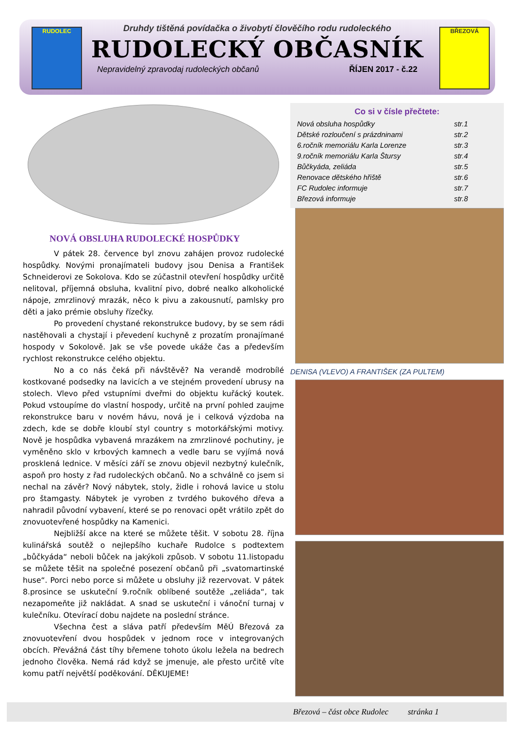RUDOLEC BŘEZOVÁ
Druhdy tištěná povídačka o živobytí člověčího rodu rudoleckého
RUDOLECKÝ OBČASNÍK
Nepravidelný zpravodaj rudoleckých občanů ŘÍJEN 2017 - č.22
NOVÁ OBSLUHA RUDOLECKÉ HOSPŮDKY
V pátek 28. července byl znovu zahájen provoz rudolecké hospůdky. Novými pronajímateli budovy jsou Denisa a František Schneiderovi ze Sokolova. Kdo se zúčastnil otevření hospůdky určitě nelitoval, příjemná obsluha, kvalitní pivo, dobré nealko alkoholické nápoje, zmrzlinový mrazák, něco k pivu a zakousnutí, pamlsky pro děti a jako prémie obsluhy řízečky.
Po provedení chystané rekonstrukce budovy, by se sem rádi nastěhovali a chystají i převedení kuchyně z prozatím pronajímané hospody v Sokolově. Jak se vše povede ukáže čas a především rychlost rekonstrukce celého objektu.
No a co nás čeká při návštěvě? Na verandě modrobílé kostkované podsedky na lavicích a ve stejném provedení ubrusy na stolech. Vlevo před vstupními dveřmi do objektu kuřácký koutek. Pokud vstoupíme do vlastní hospody, určitě na první pohled zaujme rekonstrukce baru v novém hávu, nová je i celková výzdoba na zdech, kde se dobře kloubí styl country s motorkářskými motivy. Nově je hospůdka vybavená mrazákem na zmrzlinové pochutiny, je vyměněno sklo v krbových kamnech a vedle baru se vyjímá nová prosklená lednice. V měsíci září se znovu objevil nezbytný kulečník, aspoň pro hosty z řad rudoleckých občanů. No a schválně co jsem si nechal na závěr? Nový nábytek, stoly, židle i rohová lavice u stolu pro štamgasty. Nábytek je vyroben z tvrdého bukového dřeva a nahradil původní vybavení, které se po renovaci opět vrátilo zpět do znovuotevřené hospůdky na Kamenici.
Nejbližší akce na které se můžete těšit. V sobotu 28. října kulinářská soutěž o nejlepšího kuchaře Rudolce s podtextem „bůčkyáda“ neboli bůček na jakýkoli způsob. V sobotu 11.listopadu se můžete těšit na společné posezení občanů při „svatomartinské huse“. Porci nebo porce si můžete u obsluhy již rezervovat. V pátek 8.prosince se uskuteční 9.ročník oblíbené soutěže „zeliáda“, tak nezapomeňte již nakládat. A snad se uskuteční i vánoční turnaj v kulečníku. Otevírací dobu najdete na poslední stránce.
Všechna čest a sláva patří především MěÚ Březová za znovuotevření dvou hospůdek v jednom roce v integrovaných obcích. Převážná část tíhy břemene tohoto úkolu ležela na bedrech jednoho člověka. Nemá rád když se jmenuje, ale přesto určitě víte komu patří největší poděkování. DĚKUJEME!
Co si v čísle přečtete:
Nová obsluha hospůdky str.1
Dětské rozloučení s prázdninami str.2
6.ročník memoriálu Karla Lorenze str.3
9.ročník memoriálu Karla Štursy str.4
Bůčkyáda, zeliáda str.5
Renovace dětského hřiště str.6
FC Rudolec informuje str.7
Březová informuje str.8
DENISA (VLEVO) A FRANTIŠEK (ZA PULTEM)
Březová – část obce Rudolec stránka 1